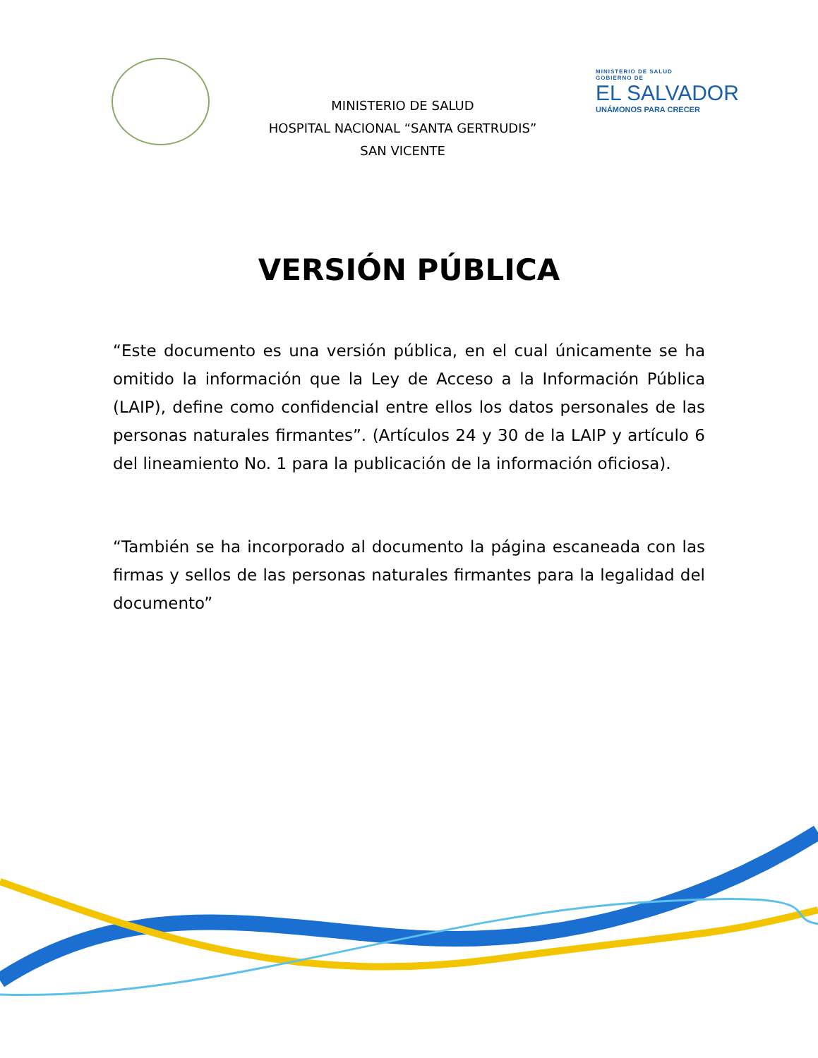MINISTERIO DE SALUD
HOSPITAL NACIONAL “SANTA GERTRUDIS”
SAN VICENTE
MINISTERIO DE SALUD
GOBIERNO DE
EL SALVADOR
UNÁMONOS PARA CRECER
VERSIÓN PÚBLICA
“Este documento es una versión pública, en el cual únicamente se ha omitido la información que la Ley de Acceso a la Información Pública (LAIP), define como confidencial entre ellos los datos personales de las personas naturales firmantes”. (Artículos 24 y 30 de la LAIP y artículo 6 del lineamiento No. 1 para la publicación de la información oficiosa).
“También se ha incorporado al documento la página escaneada con las firmas y sellos de las personas naturales firmantes para la legalidad del documento”